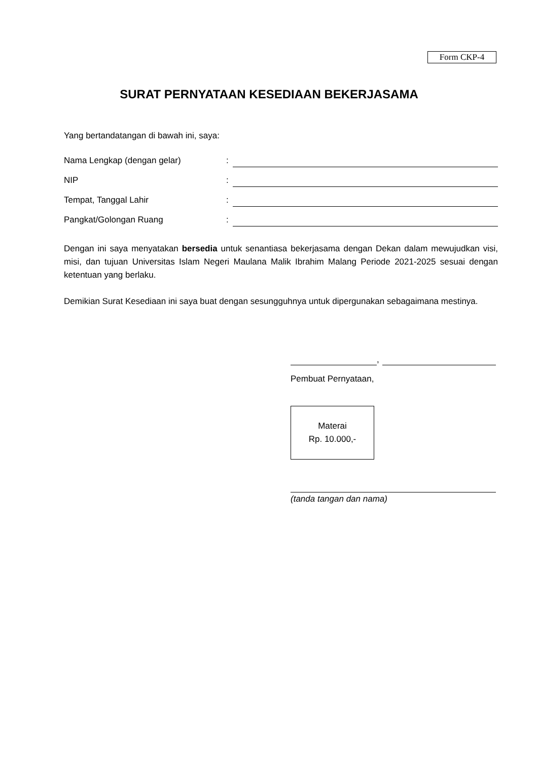Form CKP-4
SURAT PERNYATAAN KESEDIAAN BEKERJASAMA
Yang bertandatangan di bawah ini, saya:
Nama Lengkap (dengan gelar):
NIP:
Tempat, Tanggal Lahir:
Pangkat/Golongan Ruang:
Dengan ini saya menyatakan bersedia untuk senantiasa bekerjasama dengan Dekan dalam mewujudkan visi, misi, dan tujuan Universitas Islam Negeri Maulana Malik Ibrahim Malang Periode 2021-2025 sesuai dengan ketentuan yang berlaku.
Demikian Surat Kesediaan ini saya buat dengan sesungguhnya untuk dipergunakan sebagaimana mestinya.
,
Pembuat Pernyataan,
Materai
Rp. 10.000,-
(tanda tangan dan nama)